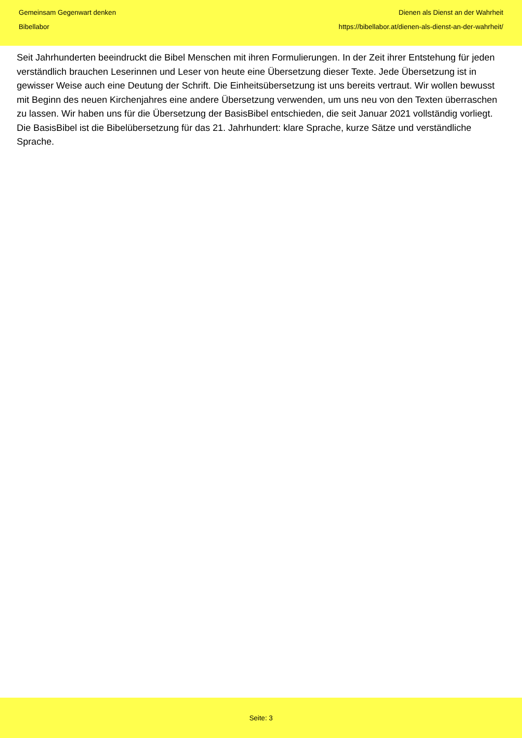Gemeinsam Gegenwart denken
Bibellabor
Dienen als Dienst an der Wahrheit
https://bibellabor.at/dienen-als-dienst-an-der-wahrheit/
Seit Jahrhunderten beeindruckt die Bibel Menschen mit ihren Formulierungen. In der Zeit ihrer Entstehung für jeden verständlich brauchen Leserinnen und Leser von heute eine Übersetzung dieser Texte. Jede Übersetzung ist in gewisser Weise auch eine Deutung der Schrift. Die Einheitsübersetzung ist uns bereits vertraut. Wir wollen bewusst mit Beginn des neuen Kirchenjahres eine andere Übersetzung verwenden, um uns neu von den Texten überraschen zu lassen. Wir haben uns für die Übersetzung der BasisBibel entschieden, die seit Januar 2021 vollständig vorliegt. Die BasisBibel ist die Bibelübersetzung für das 21. Jahrhundert: klare Sprache, kurze Sätze und verständliche Sprache.
Seite: 3